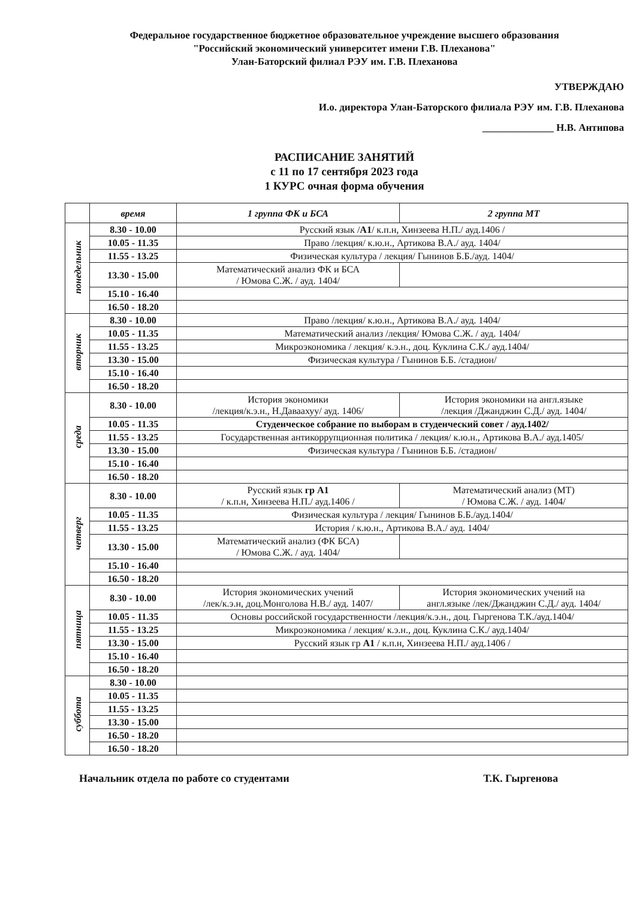Федеральное государственное бюджетное образовательное учреждение высшего образования
"Российский экономический университет имени Г.В. Плеханова"
Улан-Баторский филиал РЭУ им. Г.В. Плеханова
УТВЕРЖДАЮ
И.о. директора Улан-Баторского филиала РЭУ им. Г.В. Плеханова
______________ Н.В. Антипова
РАСПИСАНИЕ ЗАНЯТИЙ
с 11 по 17 сентября 2023 года
1 КУРС очная форма обучения
| | время | 1 группа ФК и БСА | 2 группа МТ |
| --- | --- | --- | --- |
| понедельник | 8.30 - 10.00 | Русский язык / А1 / к.п.н, Хинзеева Н.П./ ауд.1406 / | |
| | 10.05 - 11.35 | Право /лекция/ к.ю.н., Артикова В.А./ ауд. 1404/ | |
| | 11.55 - 13.25 | Физическая культура / лекция/ Гынинов Б.Б./ауд. 1404/ | |
| | 13.30 - 15.00 | Математический анализ ФК и БСА / Юмова С.Ж. / ауд. 1404/ | |
| | 15.10 - 16.40 | | |
| | 16.50 - 18.20 | | |
| вторник | 8.30 - 10.00 | Право /лекция/ к.ю.н., Артикова В.А./ ауд. 1404/ | |
| | 10.05 - 11.35 | Математический анализ /лекция/ Юмова С.Ж. / ауд. 1404/ | |
| | 11.55 - 13.25 | Микроэкономика / лекция/ к.э.н., доц. Куклина С.К./ ауд.1404/ | |
| | 13.30 - 15.00 | Физическая культура / Гынинов Б.Б. /стадион/ | |
| | 15.10 - 16.40 | | |
| | 16.50 - 18.20 | | |
| среда | 8.30 - 10.00 | История экономики /лекция/к.э.н., Н.Даваахуу/ ауд. 1406/ | История экономики на англ.языке /лекция /Джанджин С.Д./ ауд. 1404/ |
| | 10.05 - 11.35 | Студенческое собрание по выборам в студенческий совет / ауд.1402/ | |
| | 11.55 - 13.25 | Государственная антикоррупционная политика / лекция/ к.ю.н., Артикова В.А./ ауд.1405/ | |
| | 13.30 - 15.00 | Физическая культура / Гынинов Б.Б. /стадион/ | |
| | 15.10 - 16.40 | | |
| | 16.50 - 18.20 | | |
| четверг | 8.30 - 10.00 | Русский язык гр А1 / к.п.н, Хинзеева Н.П./ ауд.1406 / | Математический анализ (МТ) / Юмова С.Ж. / ауд. 1404/ |
| | 10.05 - 11.35 | Физическая культура / лекция/ Гынинов Б.Б./ауд.1404/ | |
| | 11.55 - 13.25 | История / к.ю.н., Артикова В.А./ ауд. 1404/ | |
| | 13.30 - 15.00 | Математический анализ (ФК БСА) / Юмова С.Ж. / ауд. 1404/ | |
| | 15.10 - 16.40 | | |
| | 16.50 - 18.20 | | |
| пятница | 8.30 - 10.00 | История экономических учений /лек/к.э.н, доц.Монголова Н.В./ ауд. 1407/ | История экономических учений на англ.языке /лек/Джанджин С.Д./ ауд. 1404/ |
| | 10.05 - 11.35 | Основы российской государственности /лекция/к.э.н., доц. Гыргенова Т.К./ауд.1404/ | |
| | 11.55 - 13.25 | Микроэкономика / лекция/ к.э.н., доц. Куклина С.К./ ауд.1404/ | |
| | 13.30 - 15.00 | Русский язык гр А1 / к.п.н, Хинзеева Н.П./ ауд.1406 / | |
| | 15.10 - 16.40 | | |
| | 16.50 - 18.20 | | |
| суббота | 8.30 - 10.00 | | |
| | 10.05 - 11.35 | | |
| | 11.55 - 13.25 | | |
| | 13.30 - 15.00 | | |
| | 16.50 - 18.20 | | |
| | 16.50 - 18.20 | | |
Начальник отдела по работе со студентами Т.К. Гыргенова